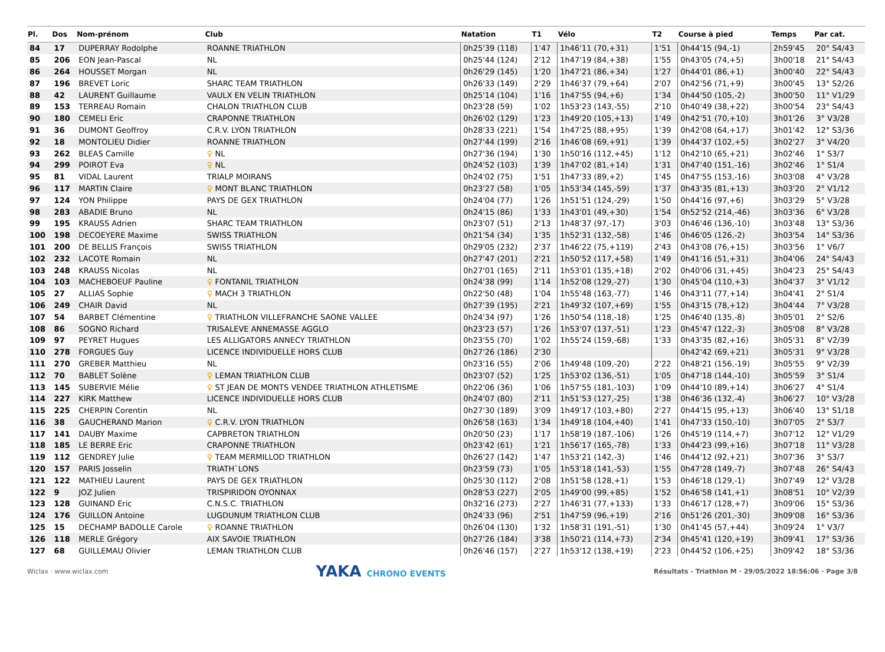| Pl. | Dos | Nom-prénom | Club | Natation | T1 | Vélo | T2 | Course à pied | Temps | Par cat. |
| --- | --- | --- | --- | --- | --- | --- | --- | --- | --- | --- |
| 84 | 17 | DUPERRAY Rodolphe | ROANNE TRIATHLON | 0h25'39 (118) | 1'47 | 1h46'11 (70,+31) | 1'51 | 0h44'15 (94,-1) | 2h59'45 | 20° S4/43 |
| 85 | 206 | EON Jean-Pascal | NL | 0h25'44 (124) | 2'12 | 1h47'19 (84,+38) | 1'55 | 0h43'05 (74,+5) | 3h00'18 | 21° S4/43 |
| 86 | 264 | HOUSSET Morgan | NL | 0h26'29 (145) | 1'20 | 1h47'21 (86,+34) | 1'27 | 0h44'01 (86,+1) | 3h00'40 | 22° S4/43 |
| 87 | 196 | BREVET Loric | SHARC TEAM TRIATHLON | 0h26'33 (149) | 2'29 | 1h46'37 (79,+64) | 2'07 | 0h42'56 (71,+9) | 3h00'45 | 13° S2/26 |
| 88 | 42 | LAURENT Guillaume | VAULX EN VELIN TRIATHLON | 0h25'14 (104) | 1'16 | 1h47'55 (94,+6) | 1'34 | 0h44'50 (105,-2) | 3h00'50 | 11° V1/29 |
| 89 | 153 | TERREAU Romain | CHALON TRIATHLON CLUB | 0h23'28 (59) | 1'02 | 1h53'23 (143,-55) | 2'10 | 0h40'49 (38,+22) | 3h00'54 | 23° S4/43 |
| 90 | 180 | CEMELI Eric | CRAPONNE TRIATHLON | 0h26'02 (129) | 1'23 | 1h49'20 (105,+13) | 1'49 | 0h42'51 (70,+10) | 3h01'26 | 3° V3/28 |
| 91 | 36 | DUMONT Geoffroy | C.R.V. LYON TRIATHLON | 0h28'33 (221) | 1'54 | 1h47'25 (88,+95) | 1'39 | 0h42'08 (64,+17) | 3h01'42 | 12° S3/36 |
| 92 | 18 | MONTOLIEU Didier | ROANNE TRIATHLON | 0h27'44 (199) | 2'16 | 1h46'08 (69,+91) | 1'39 | 0h44'37 (102,+5) | 3h02'27 | 3° V4/20 |
| 93 | 262 | BLEAS Camille | ♀ NL | 0h27'36 (194) | 1'30 | 1h50'16 (112,+45) | 1'12 | 0h42'10 (65,+21) | 3h02'46 | 1° S3/7 |
| 94 | 299 | POIROT Eva | ♀ NL | 0h24'52 (103) | 1'39 | 1h47'02 (81,+14) | 1'31 | 0h47'40 (151,-16) | 3h02'46 | 1° S1/4 |
| 95 | 81 | VIDAL Laurent | TRIALP MOIRANS | 0h24'02 (75) | 1'51 | 1h47'33 (89,+2) | 1'45 | 0h47'55 (153,-16) | 3h03'08 | 4° V3/28 |
| 96 | 117 | MARTIN Claire | ♀ MONT BLANC TRIATHLON | 0h23'27 (58) | 1'05 | 1h53'34 (145,-59) | 1'37 | 0h43'35 (81,+13) | 3h03'20 | 2° V1/12 |
| 97 | 124 | YON Philippe | PAYS DE GEX TRIATHLON | 0h24'04 (77) | 1'26 | 1h51'51 (124,-29) | 1'50 | 0h44'16 (97,+6) | 3h03'29 | 5° V3/28 |
| 98 | 283 | ABADIE Bruno | NL | 0h24'15 (86) | 1'33 | 1h43'01 (49,+30) | 1'54 | 0h52'52 (214,-46) | 3h03'36 | 6° V3/28 |
| 99 | 195 | KRAUSS Adrien | SHARC TEAM TRIATHLON | 0h23'07 (51) | 2'13 | 1h48'37 (97,-17) | 3'03 | 0h46'46 (136,-10) | 3h03'48 | 13° S3/36 |
| 100 | 198 | DECOEYERE Maxime | SWISS TRIATHLON | 0h21'54 (34) | 1'35 | 1h52'31 (132,-58) | 1'46 | 0h46'05 (126,-2) | 3h03'54 | 14° S3/36 |
| 101 | 200 | DE BELLIS François | SWISS TRIATHLON | 0h29'05 (232) | 2'37 | 1h46'22 (75,+119) | 2'43 | 0h43'08 (76,+15) | 3h03'56 | 1° V6/7 |
| 102 | 232 | LACOTE Romain | NL | 0h27'47 (201) | 2'21 | 1h50'52 (117,+58) | 1'49 | 0h41'16 (51,+31) | 3h04'06 | 24° S4/43 |
| 103 | 248 | KRAUSS Nicolas | NL | 0h27'01 (165) | 2'11 | 1h53'01 (135,+18) | 2'02 | 0h40'06 (31,+45) | 3h04'23 | 25° S4/43 |
| 104 | 103 | MACHEBOEUF Pauline | ♀ FONTANIL TRIATHLON | 0h24'38 (99) | 1'14 | 1h52'08 (129,-27) | 1'30 | 0h45'04 (110,+3) | 3h04'37 | 3° V1/12 |
| 105 | 27 | ALLIAS Sophie | ♀ MACH 3 TRIATHLON | 0h22'50 (48) | 1'04 | 1h55'48 (163,-77) | 1'46 | 0h43'11 (77,+14) | 3h04'41 | 2° S1/4 |
| 106 | 249 | CHAIR David | NL | 0h27'39 (195) | 2'21 | 1h49'32 (107,+69) | 1'55 | 0h43'15 (78,+12) | 3h04'44 | 7° V3/28 |
| 107 | 54 | BARBET Clémentine | ♀ TRIATHLON VILLEFRANCHE SAONE VALLEE | 0h24'34 (97) | 1'26 | 1h50'54 (118,-18) | 1'25 | 0h46'40 (135,-8) | 3h05'01 | 2° S2/6 |
| 108 | 86 | SOGNO Richard | TRISALEVE ANNEMASSE AGGLO | 0h23'23 (57) | 1'26 | 1h53'07 (137,-51) | 1'23 | 0h45'47 (122,-3) | 3h05'08 | 8° V3/28 |
| 109 | 97 | PEYRET Hugues | LES ALLIGATORS ANNECY TRIATHLON | 0h23'55 (70) | 1'02 | 1h55'24 (159,-68) | 1'33 | 0h43'35 (82,+16) | 3h05'31 | 8° V2/39 |
| 110 | 278 | FORGUES Guy | LICENCE INDIVIDUELLE HORS CLUB | 0h27'26 (186) | 2'30 | | | 0h42'42 (69,+21) | 3h05'31 | 9° V3/28 |
| 111 | 270 | GREBER Matthieu | NL | 0h23'16 (55) | 2'06 | 1h49'48 (109,-20) | 2'22 | 0h48'21 (156,-19) | 3h05'55 | 9° V2/39 |
| 112 | 70 | BABLET Solène | ♀ LEMAN TRIATHLON CLUB | 0h23'07 (52) | 1'25 | 1h53'02 (136,-51) | 1'05 | 0h47'18 (144,-10) | 3h05'59 | 3° S1/4 |
| 113 | 145 | SUBERVIE Mélie | ♀ ST JEAN DE MONTS VENDEE TRIATHLON ATHLETISME | 0h22'06 (36) | 1'06 | 1h57'55 (181,-103) | 1'09 | 0h44'10 (89,+14) | 3h06'27 | 4° S1/4 |
| 114 | 227 | KIRK Matthew | LICENCE INDIVIDUELLE HORS CLUB | 0h24'07 (80) | 2'11 | 1h51'53 (127,-25) | 1'38 | 0h46'36 (132,-4) | 3h06'27 | 10° V3/28 |
| 115 | 225 | CHERPIN Corentin | NL | 0h27'30 (189) | 3'09 | 1h49'17 (103,+80) | 2'27 | 0h44'15 (95,+13) | 3h06'40 | 13° S1/18 |
| 116 | 38 | GAUCHERAND Marion | ♀ C.R.V. LYON TRIATHLON | 0h26'58 (163) | 1'34 | 1h49'18 (104,+40) | 1'41 | 0h47'33 (150,-10) | 3h07'05 | 2° S3/7 |
| 117 | 141 | DAUBY Maxime | CAPBRETON TRIATHLON | 0h20'50 (23) | 1'17 | 1h58'19 (187,-106) | 1'26 | 0h45'19 (114,+7) | 3h07'12 | 12° V1/29 |
| 118 | 185 | LE BERRE Eric | CRAPONNE TRIATHLON | 0h23'42 (61) | 1'21 | 1h56'17 (165,-78) | 1'33 | 0h44'23 (99,+16) | 3h07'18 | 11° V3/28 |
| 119 | 112 | GENDREY Julie | ♀ TEAM MERMILLOD TRIATHLON | 0h26'27 (142) | 1'47 | 1h53'21 (142,-3) | 1'46 | 0h44'12 (92,+21) | 3h07'36 | 3° S3/7 |
| 120 | 157 | PARIS Josselin | TRIATH`LONS | 0h23'59 (73) | 1'05 | 1h53'18 (141,-53) | 1'55 | 0h47'28 (149,-7) | 3h07'48 | 26° S4/43 |
| 121 | 122 | MATHIEU Laurent | PAYS DE GEX TRIATHLON | 0h25'30 (112) | 2'08 | 1h51'58 (128,+1) | 1'53 | 0h46'18 (129,-1) | 3h07'49 | 12° V3/28 |
| 122 | 9 | JOZ Julien | TRISPIRIDON OYONNAX | 0h28'53 (227) | 2'05 | 1h49'00 (99,+85) | 1'52 | 0h46'58 (141,+1) | 3h08'51 | 10° V2/39 |
| 123 | 128 | GUINAND Eric | C.N.S.C. TRIATHLON | 0h32'16 (273) | 2'27 | 1h46'31 (77,+133) | 1'33 | 0h46'17 (128,+7) | 3h09'06 | 15° S3/36 |
| 124 | 176 | GUILLON Antoine | LUGDUNUM TRIATHLON CLUB | 0h24'33 (96) | 2'51 | 1h47'59 (96,+19) | 2'16 | 0h51'26 (201,-30) | 3h09'08 | 16° S3/36 |
| 125 | 15 | DECHAMP BADOLLE Carole | ♀ ROANNE TRIATHLON | 0h26'04 (130) | 1'32 | 1h58'31 (191,-51) | 1'30 | 0h41'45 (57,+44) | 3h09'24 | 1° V3/7 |
| 126 | 118 | MERLE Grégory | AIX SAVOIE TRIATHLON | 0h27'26 (184) | 3'38 | 1h50'21 (114,+73) | 2'34 | 0h45'41 (120,+19) | 3h09'41 | 17° S3/36 |
| 127 | 68 | GUILLEMAU Olivier | LEMAN TRIATHLON CLUB | 0h26'46 (157) | 2'27 | 1h53'12 (138,+19) | 2'23 | 0h44'52 (106,+25) | 3h09'42 | 18° S3/36 |
Wiclax · www.wiclax.com YAKA CHRONO EVENTS Résultats - Triathlon M · 29/05/2022 18:56:06 · Page 3/8